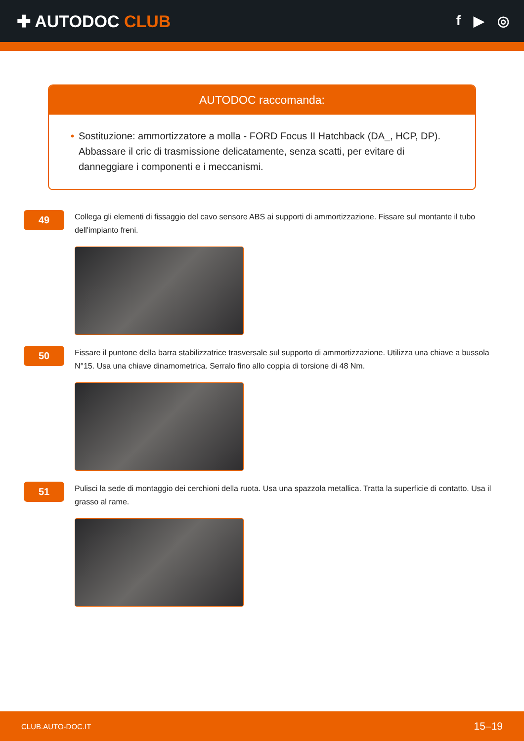✚ AUTODOC CLUB
f ▶ ◎
AUTODOC raccomanda:
• Sostituzione: ammortizzatore a molla - FORD Focus II Hatchback (DA_, HCP, DP). Abbassare il cric di trasmissione delicatamente, senza scatti, per evitare di danneggiare i componenti e i meccanismi.
49
Collega gli elementi di fissaggio del cavo sensore ABS ai supporti di ammortizzazione. Fissare sul montante il tubo dell'impianto freni.
50
Fissare il puntone della barra stabilizzatrice trasversale sul supporto di ammortizzazione. Utilizza una chiave a bussola N°15. Usa una chiave dinamometrica. Serralo fino allo coppia di torsione di 48 Nm.
51
Pulisci la sede di montaggio dei cerchioni della ruota. Usa una spazzola metallica. Tratta la superficie di contatto. Usa il grasso al rame.
CLUB.AUTO-DOC.IT 15–19